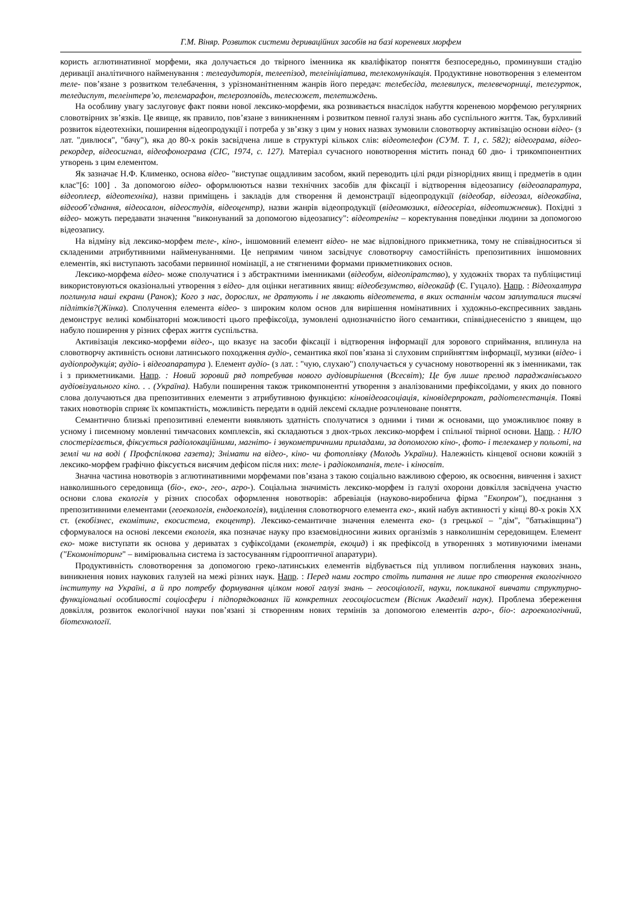Г.М. Віняр. Розвиток системи дериваційних засобів на базі кореневих морфем
користь аглютинативної морфеми, яка долучається до твірного іменника як кваліфікатор поняття безпосередньо, проминувши стадію деривації аналітичного найменування : телеаудиторія, телеепізод, телеініціатива, телекомунікація. Продуктивне новотворення з елементом теле- пов’язане з розвитком телебачення, з урізноманітненням жанрів його передач: телебесіда, телевипуск, телевечорниці, телегурток, теледиспут, телеінтерв’ю, телемарафон, телерозповідь, телесюжет, телетиждень.
На особливу увагу заслуговує факт появи нової лексико-морфеми, яка розвивається внаслідок набуття кореневою морфемою регулярних словотвірних зв’язків. Це явище, як правило, пов’язане з виникненням і розвитком певної галузі знань або суспільного життя. Так, бурхливий розвиток відеотехніки, поширення відеопродукції і потреба у зв’язку з цим у нових назвах зумовили словотворчу активізацію основи відео- (з лат. "дивлюся", "бачу"), яка до 80-х років засвідчена лише в структурі кількох слів: відеотелефон (СУМ. Т. 1, с. 582); відеограма, відео-рекордер, відеосигнал, відеофонограма (СІС, 1974, с. 127). Матеріал сучасного новотворення містить понад 60 дво- і трикомпонентних утворень з цим елементом.
Як зазначає Н.Ф. Клименко, основа відео- "виступає ощадливим засобом, який переводить цілі ряди різнорідних явищ і предметів в один клас"[6: 100] . За допомогою відео- оформлюються назви технічних засобів для фіксації і відтворення відеозапису (відеоапаратура, відеоплеєр, відеотехніка), назви приміщень і закладів для створення й демонстрації відеопродукції (відеобар, відеозал, відеокабіна, відеооб’єднання, відеосалон, відеостудія, відеоцентр), назви жанрів відеопродукції (відеомюзикл, відеосеріал, відеотижневик). Похідні з відео- можуть передавати значення "виконуваний за допомогою відеозапису": відеотренінг – коректування поведінки людини за допомогою відеозапису.
На відміну від лексико-морфем теле-, кіно-, іншомовний елемент відео- не має відповідного прикметника, тому не співвідноситься зі складеними атрибутивними найменуваннями. Це непрямим чином засвідчує словотворчу самостійність препозитивних іншомовних елементів, які виступають засобами первинної номінації, а не стягненими формами прикметникових основ.
Лексико-морфема відео- може сполучатися і з абстрактними іменниками (відеобум, відеопіратство), у художніх творах та публіцистиці використовуються оказіональні утворення з відео- для оцінки негативних явищ: відеобезумство, відеокайф (Є. Гуцало). Напр. : Відеохалтура поглинула наші екрани (Ранок); Кого з нас, дорослих, не дратують і не лякають відеотенета, в яких останнім часом заплуталися тисячі підлітків?(Жінка). Сполучення елемента відео- з широким колом основ для вирішення номінативних і художньо-експресивних завдань демонструє великі комбінаторні можливості цього префіксоїда, зумовлені однозначністю його семантики, співвіднесеністю з явищем, що набуло поширення у різних сферах життя суспільства.
Активізація лексико-морфеми відео-, що вказує на засоби фіксації і відтворення інформації для зорового сприймання, вплинула на словотворчу активність основи латинського походження аудіо-, семантика якої пов’язана зі слуховим сприйняттям інформації, музики (відео- і аудіопродукція; аудіо- і відеоапаратура ). Елемент аудіо- (з лат. : "чую, слухаю") сполучається у сучасному новотворенні як з іменниками, так і з прикметниками. Напр. : Новий зоровий ряд потребував нового аудіовирішення (Всесвіт); Це був лише прелюд параджанівського аудіовізуального кіно. . . (Україна). Набули поширення також трикомпонентні утворення з аналізованими префіксоїдами, у яких до повного слова долучаються два препозитивних елементи з атрибутивною функцією: кіновідеоасоціація, кіновідерпрокат, радіотелестанція. Появі таких новотворів сприяє їх компактність, можливість передати в одній лексемі складне розчленоване поняття.
Семантично близькі препозитивні елементи виявляють здатність сполучатися з одними і тими ж основами, що уможливлює появу в усному і писемному мовленні тимчасових комплексів, які складаються з двох-трьох лексико-морфем і спільної твірної основи. Напр. : НЛО спостерігається, фіксується радіолокаційними, магніто- і звукометричними приладами, за допомогою кіно-, фото- і телекамер у польоті, на землі чи на воді ( Профспілкова газета); Знімати на відео-, кіно- чи фотоплівку (Молодь України). Належність кінцевої основи кожній з лексико-морфем графічно фіксується висячим дефісом після них: теле- і радіокомпанія, теле- і кіносвіт.
Значна частина новотворів з аглютинативними морфемами пов’язана з такою соціально важливою сферою, як освоєння, вивчення і захист навколишнього середовища (біо-, еко-, гео-, агро-). Соціальна значимість лексико-морфем із галузі охорони довкілля засвідчена участю основи слова екологія у різних способах оформлення новотворів: абревіація (науково-виробнича фірма "Екопром"), поєднання з препозитивними елементами (геоекологія, ендоекологія), виділення словотворчого елемента еко-, який набув активності у кінці 80-х років ХХ ст. (екобізнес, екомітинг, екосистема, екоцентр). Лексико-семантичне значення елемента еко- (з грецької – "дім", "батьківщина") сформувалося на основі лексеми екологія, яка позначає науку про взаємовідносини живих організмів з навколишнім середовищем. Елемент еко- може виступати як основа у дериватах з суфіксоїдами (екометрія, екоцид) і як префіксоїд в утвореннях з мотивуючими іменами ("Екомоніторинг" – вимірювальна система із застосуванням гідрооптичної апаратури).
Продуктивність словотворення за допомогою греко-латинських елементів відбувається під упливом поглиблення наукових знань, виникнення нових наукових галузей на межі різних наук. Напр. : Перед нами гостро стоїть питання не лише про створення екологічного інституту на Україні, а й про потребу формування цілком нової галузі знань – геосоціології, науки, покликаної вивчати структурно-функціональні особливості соціосфери і підпорядкованих їй конкретних геосоціосистем (Вісник Академії наук). Проблема збереження довкілля, розвиток екологічної науки пов’язані зі створенням нових термінів за допомогою елементів агро-, біо-: агроекологічний, біотехнології.